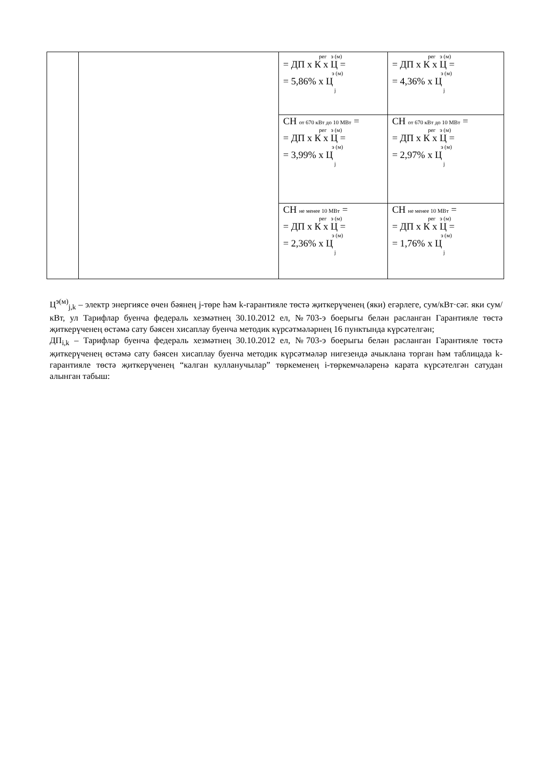| | | рег э (м) = ДП х К х Ц = э (м) = 5,86% х Ц j | рег э (м) = ДП х К х Ц = э (м) = 4,36% х Ц j |
| | | СН от 670 кВт до 10 МВт = рег э (м) = ДП х К х Ц = э (м) = 3,99% х Ц j | СН от 670 кВт до 10 МВт = рег э (м) = ДП х К х Ц = э (м) = 2,97% х Ц j |
| | | СН не менее 10 МВт = рег э (м) = ДП х К х Ц = э (м) = 2,36% х Ц j | СН не менее 10 МВт = рег э (м) = ДП х К х Ц = э (м) = 1,76% х Ц j |
Ц<sup>э(м)</sup><sub>j,k</sub> – электр энергиясе өчен бәянең j-төре һәм k-гарантияле төстә җиткерүченең (яки) егәрлеге, сум/кВт·сәг. яки сум/кВт, ул Тарифлар буенча федераль хезмәтнең 30.10.2012 ел, №703-э боерыгы белән расланган Гарантияле төстә җиткерүченең өстәмә сату бәясен хисаплау буенча методик күрсәтмәләрнең 16 пунктында күрсәтелгән;
ДП<sub>i,k</sub> – Тарифлар буенча федераль хезмәтнең 30.10.2012 ел, №703-э боерыгы белән расланган Гарантияле төстә җиткерүченең өстәмә сату бәясен хисаплау буенча методик күрсәтмәләр нигезендә ачыклана торган һәм таблицада k-гарантияле төстә җиткерүченең “калган кулланучылар” төркеменең i-төркемчәләренә карата күрсәтелгән сатудан алынган табыш: